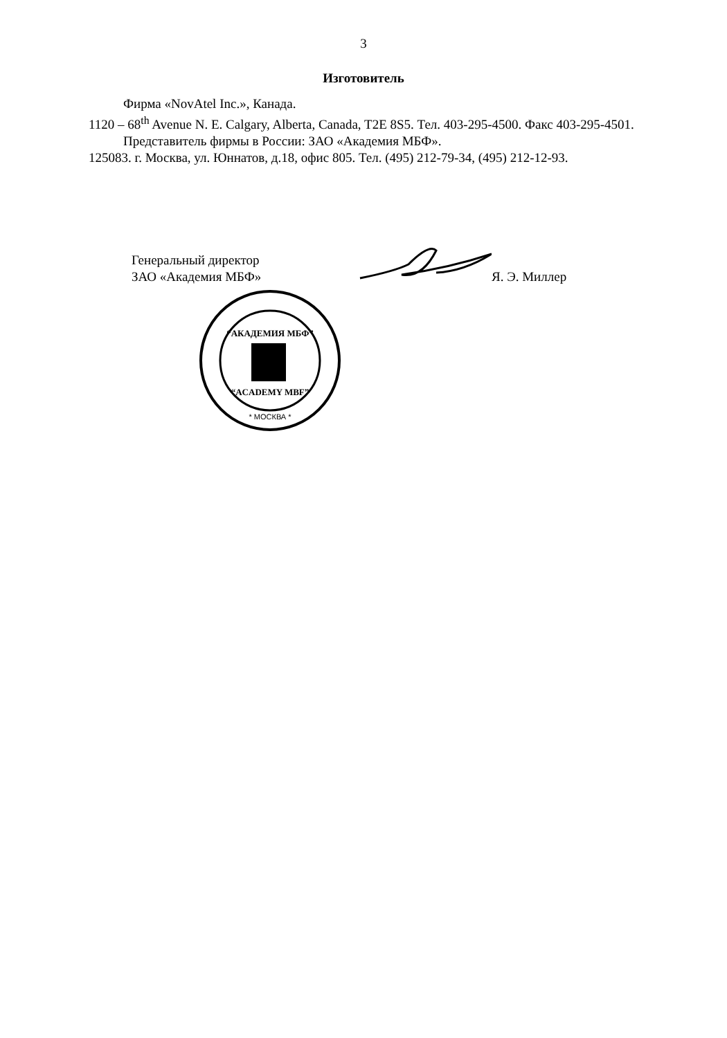3
Изготовитель
Фирма «NovAtel Inc.», Канада.
1120 – 68<sup>th</sup> Avenue N. E. Calgary, Alberta, Canada, T2E 8S5. Тел. 403-295-4500. Факс 403-295-4501.
Представитель фирмы в России: ЗАО «Академия МБФ».
125083. г. Москва, ул. Юннатов, д.18, офис 805. Тел. (495) 212-79-34, (495) 212-12-93.
Генеральный директор
ЗАО «Академия МБФ»
Я. Э. Миллер
“АКАДЕМИЯ МБФ”
“ACADEMY MBF”
* МОСКВА *